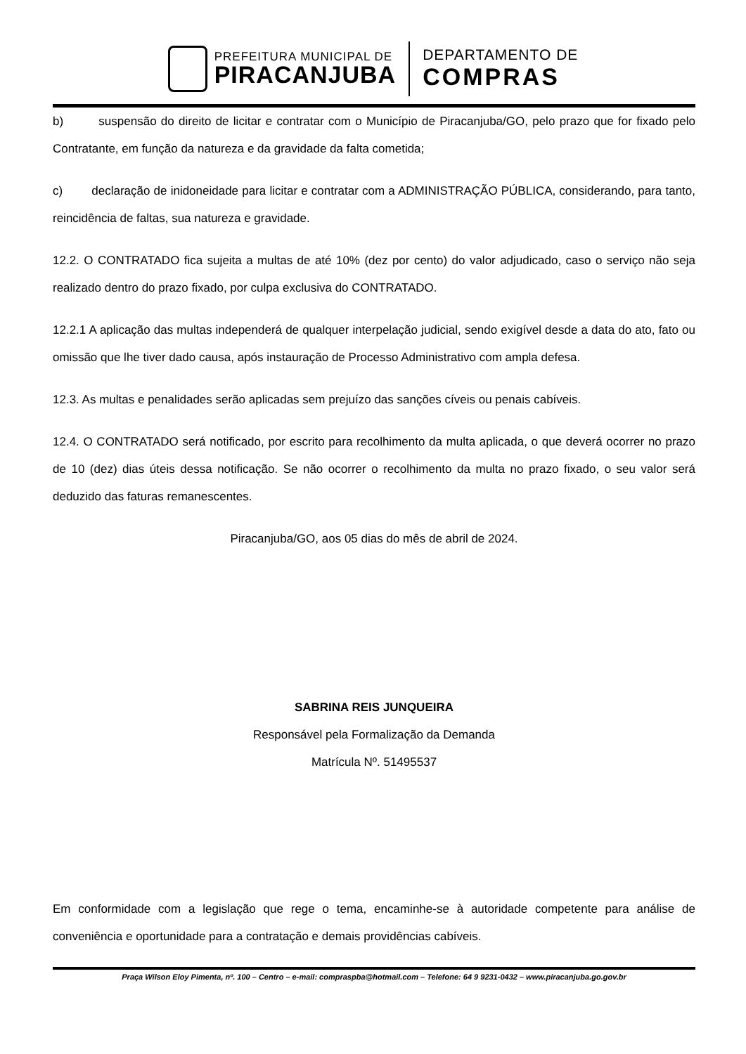PREFEITURA MUNICIPAL DE
PIRACANJUBA
DEPARTAMENTO DE
COMPRAS
b) suspensão do direito de licitar e contratar com o Município de Piracanjuba/GO, pelo prazo que for fixado pelo Contratante, em função da natureza e da gravidade da falta cometida;
c) declaração de inidoneidade para licitar e contratar com a ADMINISTRAÇÃO PÚBLICA, considerando, para tanto, reincidência de faltas, sua natureza e gravidade.
12.2. O CONTRATADO fica sujeita a multas de até 10% (dez por cento) do valor adjudicado, caso o serviço não seja realizado dentro do prazo fixado, por culpa exclusiva do CONTRATADO.
12.2.1 A aplicação das multas independerá de qualquer interpelação judicial, sendo exigível desde a data do ato, fato ou omissão que lhe tiver dado causa, após instauração de Processo Administrativo com ampla defesa.
12.3. As multas e penalidades serão aplicadas sem prejuízo das sanções cíveis ou penais cabíveis.
12.4. O CONTRATADO será notificado, por escrito para recolhimento da multa aplicada, o que deverá ocorrer no prazo de 10 (dez) dias úteis dessa notificação. Se não ocorrer o recolhimento da multa no prazo fixado, o seu valor será deduzido das faturas remanescentes.
Piracanjuba/GO, aos 05 dias do mês de abril de 2024.
SABRINA REIS JUNQUEIRA
Responsável pela Formalização da Demanda
Matrícula Nº. 51495537
Em conformidade com a legislação que rege o tema, encaminhe-se à autoridade competente para análise de conveniência e oportunidade para a contratação e demais providências cabíveis.
Praça Wilson Eloy Pimenta, nº. 100 – Centro – e-mail: compraspba@hotmail.com – Telefone: 64 9 9231-0432 – www.piracanjuba.go.gov.br